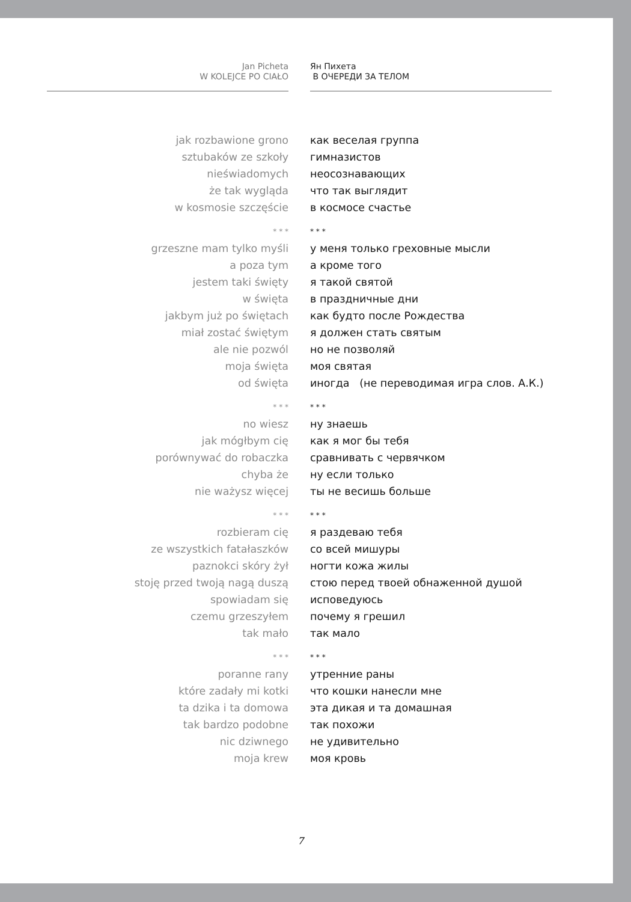Jan Picheta
W KOLEJCE PO CIAŁO
Ян Пихета
В ОЧЕРЕДИ ЗА ТЕЛОМ
| jak rozbawione grono | | как веселая группа |
| sztubaków ze szkoły | | гимназистов |
| nieświadomych | | неосознавающих |
| że tak wygląda | | что так выглядит |
| w kosmosie szczęście | | в космосе счастье |
| * * * | | * * * |
| grzeszne mam tylko myśli | | у меня только греховные мысли |
| a poza tym | | а кроме того |
| jestem taki święty | | я такой святой |
| w święta | | в праздничные дни |
| jakbym już po świętach | | как будто после Рождества |
| miał zostać świętym | | я должен стать святым |
| ale nie pozwól | | но не позволяй |
| moja święta | | моя святая |
| od święta | | иногда (не переводимая игра слов. А.К.) |
| * * * | | * * * |
| no wiesz | | ну знаешь |
| jak mógłbym cię | | как я мог бы тебя |
| porównywać do robaczka | | сравнивать с червячком |
| chyba że | | ну если только |
| nie ważysz więcej | | ты не весишь больше |
| * * * | | * * * |
| rozbieram cię | | я раздеваю тебя |
| ze wszystkich fatałaszków | | со всей мишуры |
| paznokci skóry żył | | ногти кожа жилы |
| stoję przed twoją nagą duszą | | стою перед твоей обнаженной душой |
| spowiadam się | | исповедуюсь |
| czemu grzeszyłem | | почему я грешил |
| tak mało | | так мало |
| * * * | | * * * |
| poranne rany | | утренние раны |
| które zadały mi kotki | | что кошки нанесли мне |
| ta dzika i ta domowa | | эта дикая и та домашная |
| tak bardzo podobne | | так похожи |
| nic dziwnego | | не удивительно |
| moja krew | | моя кровь |
7